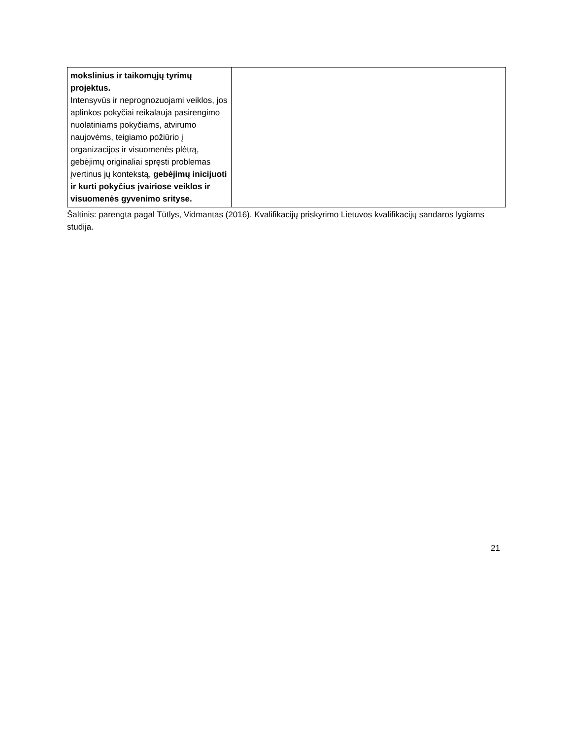| mokslinius ir taikomųjų tyrimų projektus. Intensyvūs ir neprognozuojami veiklos, jos aplinkos pokyčiai reikalauja pasirengimo nuolatiniams pokyčiams, atvirumo naujovėms, teigiamo požiūrio į organizacijos ir visuomenės plėtrą, gebėjimų originaliai spręsti problemas įvertinus jų kontekstą, gebėjimų inicijuoti ir kurti pokyčius įvairiose veiklos ir visuomenės gyvenimo srityse. | | |
Šaltinis: parengta pagal Tūtlys, Vidmantas (2016). Kvalifikacijų priskyrimo Lietuvos kvalifikacijų sandaros lygiams studija.
21